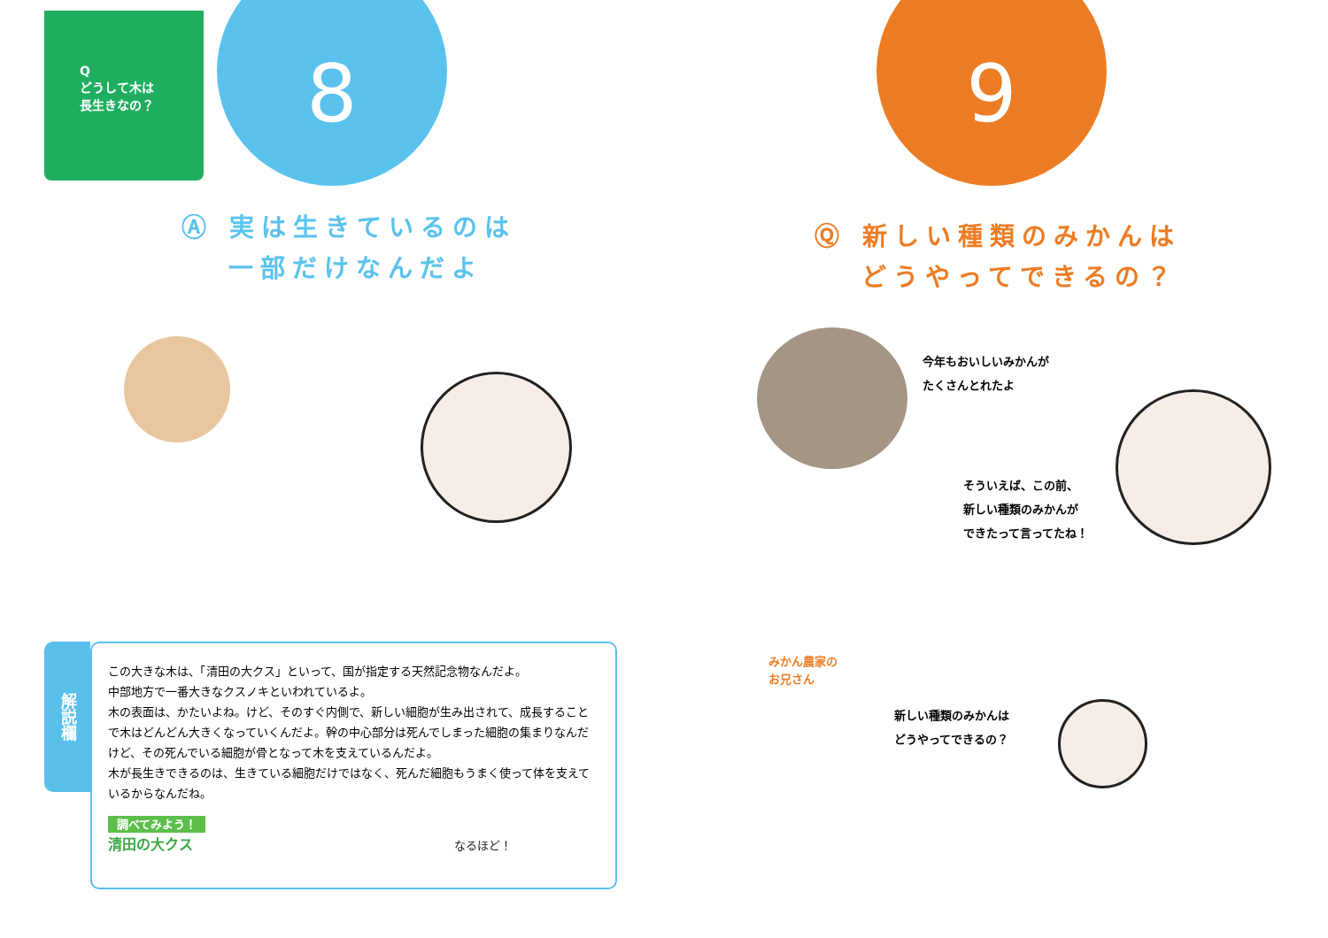Q
どうして木は
長生きなの？
8
Ⓐ 実は生きているのは
一部だけなんだよ
解説欄
この大きな木は、「清田の大クス」といって、国が指定する天然記念物なんだよ。
中部地方で一番大きなクスノキといわれているよ。
木の表面は、かたいよね。けど、そのすぐ内側で、新しい細胞が生み出されて、成長することで木はどんどん大きくなっていくんだよ。幹の中心部分は死んでしまった細胞の集まりなんだけど、その死んでいる細胞が骨となって木を支えているんだよ。
木が長生きできるのは、生きている細胞だけではなく、死んだ細胞もうまく使って体を支えているからなんだね。
調べてみよう！
清田の大クス なるほど！
9
Ⓠ 新しい種類のみかんは
どうやってできるの？
今年もおいしいみかんが
たくさんとれたよ
そういえば、この前、
新しい種類のみかんが
できたって言ってたね！
みかん農家の
お兄さん
新しい種類のみかんは
どうやってできるの？